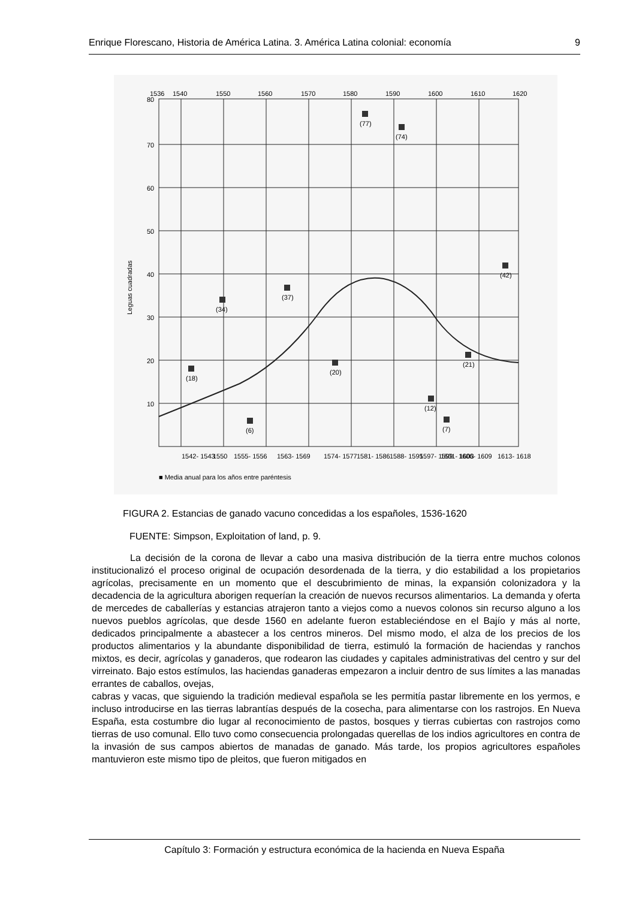Enrique Florescano, Historia de América Latina. 3. América Latina colonial: economía 9
1536
1540
1550
1560
1570
1580
1590
1600
1610
1620
80
70
60
50
40
30
20
10
Leguas cuadradas
(18)
(34)
(6)
(37)
(20)
(77)
(74)
(12)
(7)
(21)
(42)
1542- 1543
1550
1555- 1556
1563- 1569
1574- 1577
1581- 1586
1588- 1595
1597- 1599
1601- 1603
1606- 1609
1613- 1618
■ Media anual para los años entre paréntesis
FIGURA 2. Estancias de ganado vacuno concedidas a los españoles, 1536-1620
FUENTE: Simpson, Exploitation of land, p. 9.
La decisión de la corona de llevar a cabo una masiva distribución de la tierra entre muchos colonos institucionalizó el proceso original de ocupación desordenada de la tierra, y dio estabilidad a los propietarios agrícolas, precisamente en un momento que el descubrimiento de minas, la expansión colonizadora y la decadencia de la agricultura aborigen requerían la creación de nuevos recursos alimentarios. La demanda y oferta de mercedes de caballerías y estancias atrajeron tanto a viejos como a nuevos colonos sin recurso alguno a los nuevos pueblos agrícolas, que desde 1560 en adelante fueron estableciéndose en el Bajío y más al norte, dedicados principalmente a abastecer a los centros mineros. Del mismo modo, el alza de los precios de los productos alimentarios y la abundante disponibilidad de tierra, estimuló la formación de haciendas y ranchos mixtos, es decir, agrícolas y ganaderos, que rodearon las ciudades y capitales administrativas del centro y sur del virreinato. Bajo estos estímulos, las haciendas ganaderas empezaron a incluir dentro de sus límites a las manadas errantes de caballos, ovejas,
cabras y vacas, que siguiendo la tradición medieval española se les permitía pastar libremente en los yermos, e incluso introducirse en las tierras labrantías después de la cosecha, para alimentarse con los rastrojos. En Nueva España, esta costumbre dio lugar al reconocimiento de pastos, bosques y tierras cubiertas con rastrojos como tierras de uso comunal. Ello tuvo como consecuencia prolongadas querellas de los indios agricultores en contra de la invasión de sus campos abiertos de manadas de ganado. Más tarde, los propios agricultores españoles mantuvieron este mismo tipo de pleitos, que fueron mitigados en
Capítulo 3: Formación y estructura económica de la hacienda en Nueva España